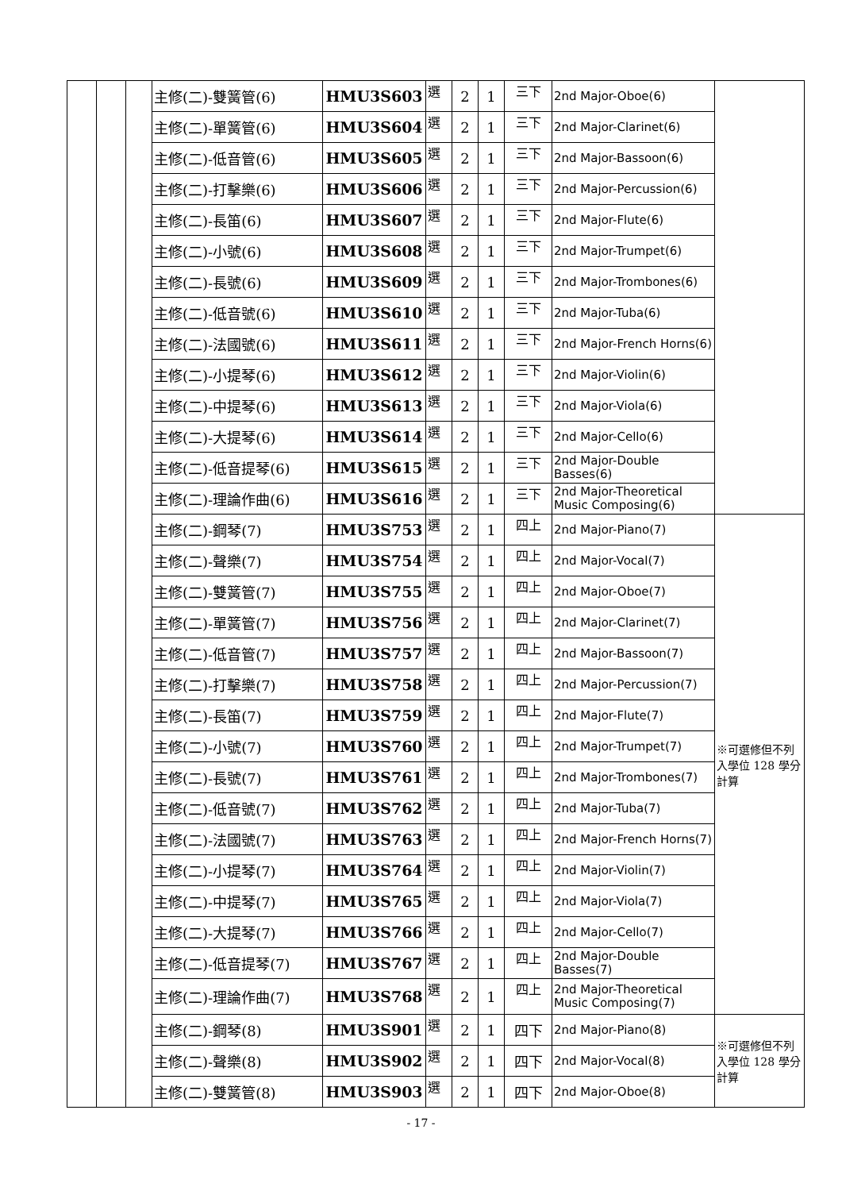| | | | 主修(二)-雙簧管(6) | HMU3S603 | 選 | 2 | 1 | 三下 | 2nd Major-Oboe(6) | |
| | | | 主修(二)-單簧管(6) | HMU3S604 | 選 | 2 | 1 | 三下 | 2nd Major-Clarinet(6) | |
| | | | 主修(二)-低音管(6) | HMU3S605 | 選 | 2 | 1 | 三下 | 2nd Major-Bassoon(6) | |
| | | | 主修(二)-打擊樂(6) | HMU3S606 | 選 | 2 | 1 | 三下 | 2nd Major-Percussion(6) | |
| | | | 主修(二)-長笛(6) | HMU3S607 | 選 | 2 | 1 | 三下 | 2nd Major-Flute(6) | |
| | | | 主修(二)-小號(6) | HMU3S608 | 選 | 2 | 1 | 三下 | 2nd Major-Trumpet(6) | |
| | | | 主修(二)-長號(6) | HMU3S609 | 選 | 2 | 1 | 三下 | 2nd Major-Trombones(6) | |
| | | | 主修(二)-低音號(6) | HMU3S610 | 選 | 2 | 1 | 三下 | 2nd Major-Tuba(6) | |
| | | | 主修(二)-法國號(6) | HMU3S611 | 選 | 2 | 1 | 三下 | 2nd Major-French Horns(6) | |
| | | | 主修(二)-小提琴(6) | HMU3S612 | 選 | 2 | 1 | 三下 | 2nd Major-Violin(6) | |
| | | | 主修(二)-中提琴(6) | HMU3S613 | 選 | 2 | 1 | 三下 | 2nd Major-Viola(6) | |
| | | | 主修(二)-大提琴(6) | HMU3S614 | 選 | 2 | 1 | 三下 | 2nd Major-Cello(6) | |
| | | | 主修(二)-低音提琴(6) | HMU3S615 | 選 | 2 | 1 | 三下 | 2nd Major-Double Basses(6) | |
| | | | 主修(二)-理論作曲(6) | HMU3S616 | 選 | 2 | 1 | 三下 | 2nd Major-Theoretical Music Composing(6) | |
| | | | 主修(二)-鋼琴(7) | HMU3S753 | 選 | 2 | 1 | 四上 | 2nd Major-Piano(7) | ※可選修但不列入學位 128 學分計算 |
| | | | 主修(二)-聲樂(7) | HMU3S754 | 選 | 2 | 1 | 四上 | 2nd Major-Vocal(7) | |
| | | | 主修(二)-雙簧管(7) | HMU3S755 | 選 | 2 | 1 | 四上 | 2nd Major-Oboe(7) | |
| | | | 主修(二)-單簧管(7) | HMU3S756 | 選 | 2 | 1 | 四上 | 2nd Major-Clarinet(7) | |
| | | | 主修(二)-低音管(7) | HMU3S757 | 選 | 2 | 1 | 四上 | 2nd Major-Bassoon(7) | |
| | | | 主修(二)-打擊樂(7) | HMU3S758 | 選 | 2 | 1 | 四上 | 2nd Major-Percussion(7) | |
| | | | 主修(二)-長笛(7) | HMU3S759 | 選 | 2 | 1 | 四上 | 2nd Major-Flute(7) | |
| | | | 主修(二)-小號(7) | HMU3S760 | 選 | 2 | 1 | 四上 | 2nd Major-Trumpet(7) | |
| | | | 主修(二)-長號(7) | HMU3S761 | 選 | 2 | 1 | 四上 | 2nd Major-Trombones(7) | |
| | | | 主修(二)-低音號(7) | HMU3S762 | 選 | 2 | 1 | 四上 | 2nd Major-Tuba(7) | |
| | | | 主修(二)-法國號(7) | HMU3S763 | 選 | 2 | 1 | 四上 | 2nd Major-French Horns(7) | |
| | | | 主修(二)-小提琴(7) | HMU3S764 | 選 | 2 | 1 | 四上 | 2nd Major-Violin(7) | |
| | | | 主修(二)-中提琴(7) | HMU3S765 | 選 | 2 | 1 | 四上 | 2nd Major-Viola(7) | |
| | | | 主修(二)-大提琴(7) | HMU3S766 | 選 | 2 | 1 | 四上 | 2nd Major-Cello(7) | |
| | | | 主修(二)-低音提琴(7) | HMU3S767 | 選 | 2 | 1 | 四上 | 2nd Major-Double Basses(7) | |
| | | | 主修(二)-理論作曲(7) | HMU3S768 | 選 | 2 | 1 | 四上 | 2nd Major-Theoretical Music Composing(7) | |
| | | | 主修(二)-鋼琴(8) | HMU3S901 | 選 | 2 | 1 | 四下 | 2nd Major-Piano(8) | ※可選修但不列入學位 128 學分計算 |
| | | | 主修(二)-聲樂(8) | HMU3S902 | 選 | 2 | 1 | 四下 | 2nd Major-Vocal(8) | |
| | | | 主修(二)-雙簧管(8) | HMU3S903 | 選 | 2 | 1 | 四下 | 2nd Major-Oboe(8) | |
- 17 -